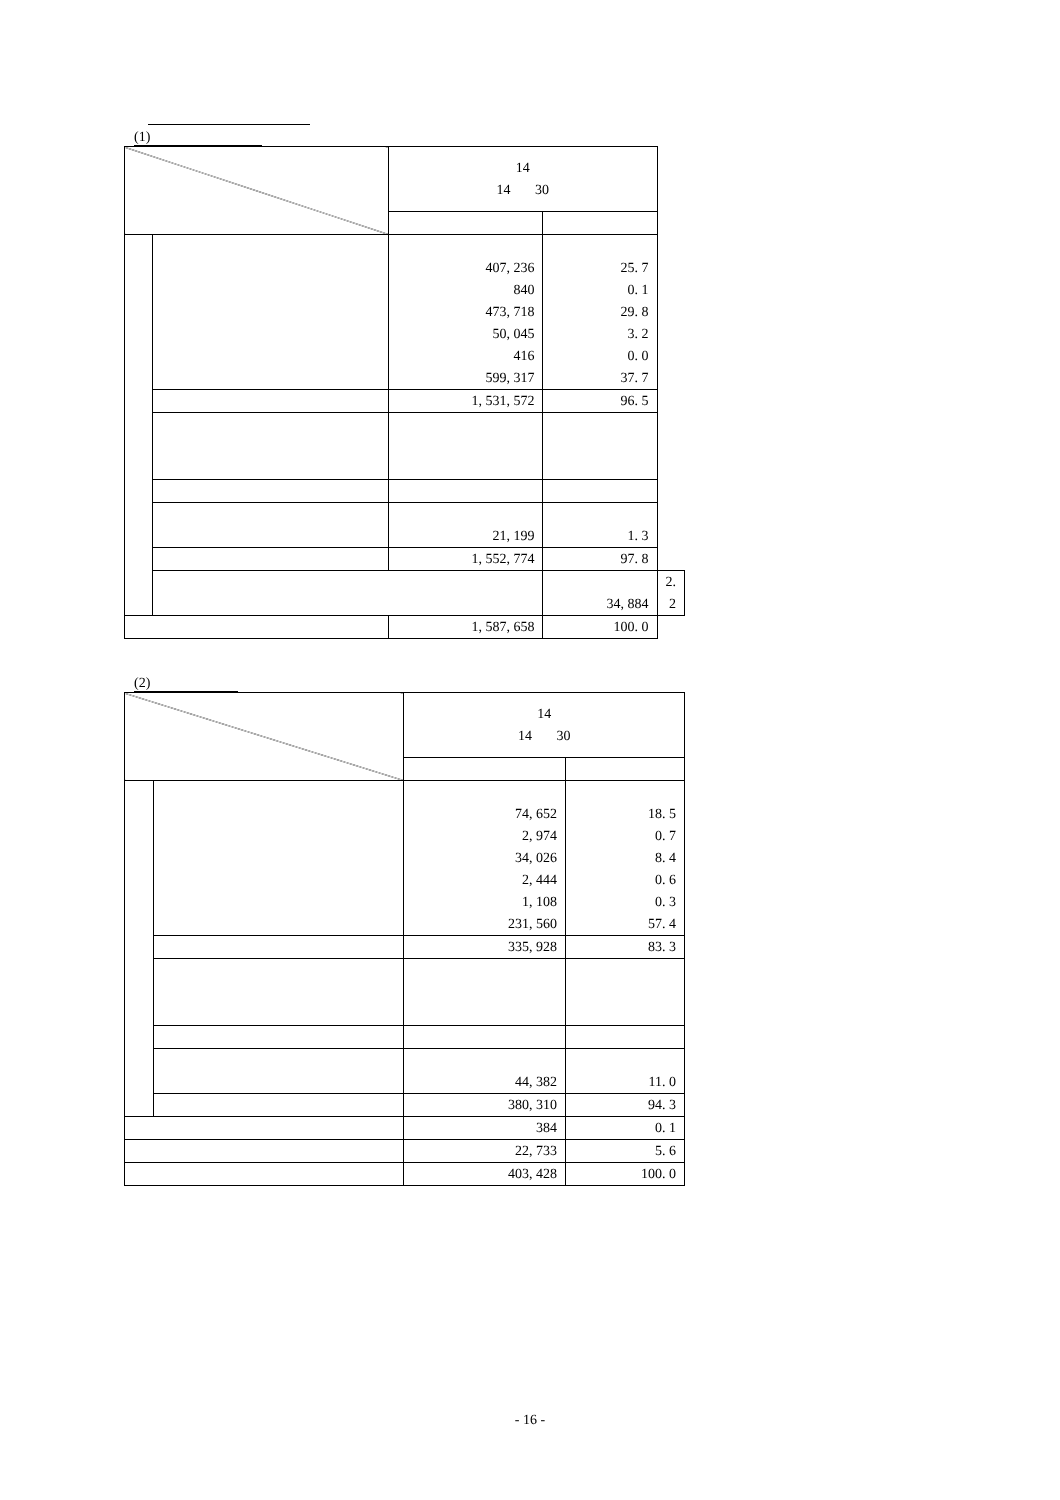(1)
| | | 14 14 30 | | |
| | | 407, 236 840 473, 718 50, 045 416 599, 317 | 25. 7 0. 1 29. 8 3. 2 0. 0 37. 7 | |
| | | 1, 531, 572 | 96. 5 | |
| | | 21, 199 | 1. 3 | |
| | | 1, 552, 774 | 97. 8 | |
| | | | 34, 884 | 2. 2 |
| | | 1, 587, 658 | 100. 0 | |
(2)
| | | 14 14 30 | |
| | | 74, 652 2, 974 34, 026 2, 444 1, 108 231, 560 | 18. 5 0. 7 8. 4 0. 6 0. 3 57. 4 |
| | | 335, 928 | 83. 3 |
| | | 44, 382 | 11. 0 |
| | | 380, 310 | 94. 3 |
| | | 384 | 0. 1 |
| | | 22, 733 | 5. 6 |
| | | 403, 428 | 100. 0 |
- 16 -